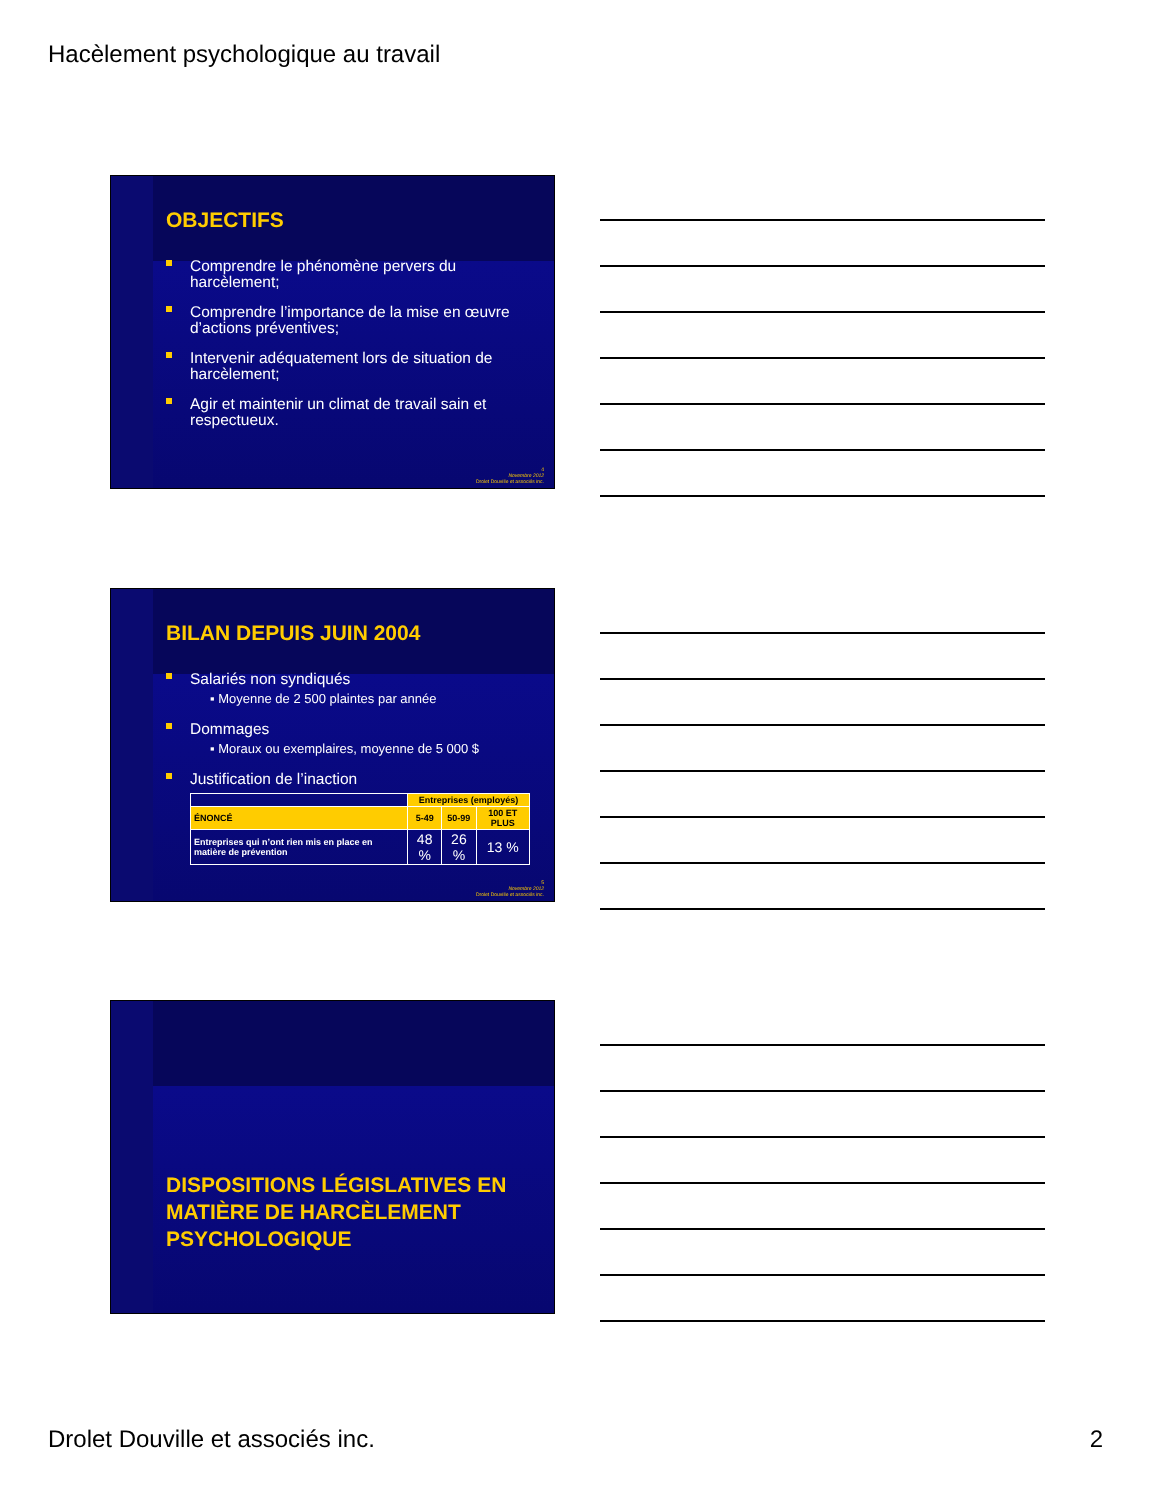Hacèlement psychologique au travail
OBJECTIFS
Comprendre le phénomène pervers du harcèlement;
Comprendre l’importance de la mise en œuvre d’actions préventives;
Intervenir adéquatement lors de situation de harcèlement;
Agir et maintenir un climat de travail sain et respectueux.
4
Novembre 2012
Drolet Douville et associés inc.
BILAN DEPUIS JUIN 2004
Salariés non syndiqués
▪ Moyenne de 2 500 plaintes par année
Dommages
▪ Moraux ou exemplaires, moyenne de 5 000 $
Justification de l’inaction
| | Entreprises (employés) | | |
| --- | --- | --- | --- |
| ÉNONCÉ | 5-49 | 50-99 | 100 ET PLUS |
| Entreprises qui n’ont rien mis en place en matière de prévention | 48 % | 26 % | 13 % |
5
Novembre 2012
Drolet Douville et associés inc.
DISPOSITIONS LÉGISLATIVES EN MATIÈRE DE HARCÈLEMENT PSYCHOLOGIQUE
Drolet Douville et associés inc. 2